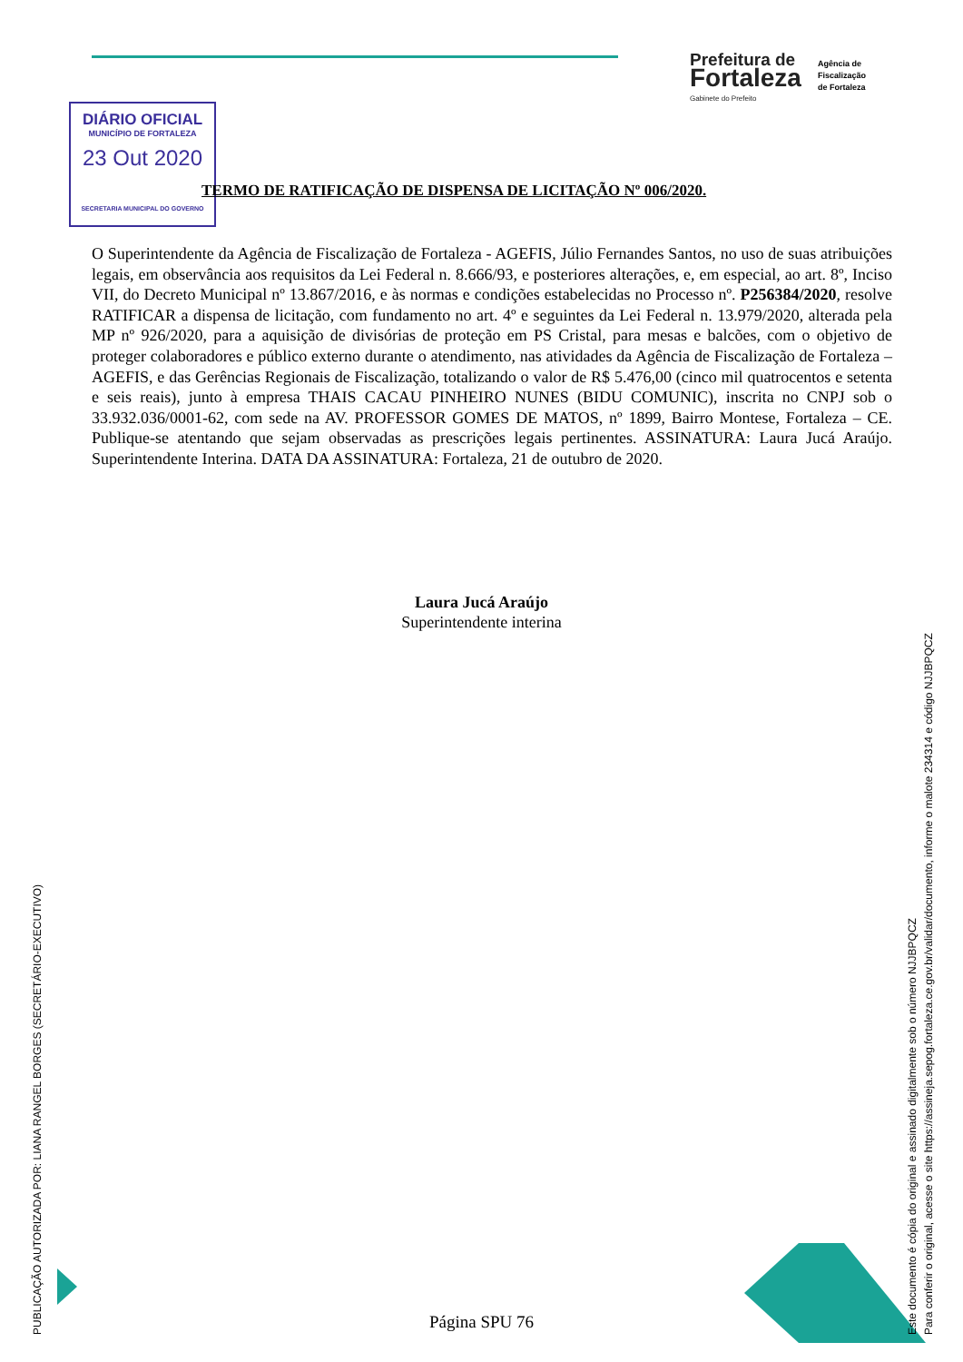Prefeitura de
Fortaleza
Gabinete do Prefeito
Agência de
Fiscalização
de Fortaleza
DIÁRIO OFICIAL
MUNICÍPIO DE FORTALEZA
23 Out 2020
SECRETARIA MUNICIPAL DO GOVERNO
TERMO DE RATIFICAÇÃO DE DISPENSA DE LICITAÇÃO Nº 006/2020.
O Superintendente da Agência de Fiscalização de Fortaleza - AGEFIS, Júlio Fernandes Santos, no uso de suas atribuições legais, em observância aos requisitos da Lei Federal n. 8.666/93, e posteriores alterações, e, em especial, ao art. 8º, Inciso VII, do Decreto Municipal nº 13.867/2016, e às normas e condições estabelecidas no Processo nº. P256384/2020, resolve RATIFICAR a dispensa de licitação, com fundamento no art. 4º e seguintes da Lei Federal n. 13.979/2020, alterada pela MP nº 926/2020, para a aquisição de divisórias de proteção em PS Cristal, para mesas e balcões, com o objetivo de proteger colaboradores e público externo durante o atendimento, nas atividades da Agência de Fiscalização de Fortaleza – AGEFIS, e das Gerências Regionais de Fiscalização, totalizando o valor de R$ 5.476,00 (cinco mil quatrocentos e setenta e seis reais), junto à empresa THAIS CACAU PINHEIRO NUNES (BIDU COMUNIC), inscrita no CNPJ sob o 33.932.036/0001-62, com sede na AV. PROFESSOR GOMES DE MATOS, nº 1899, Bairro Montese, Fortaleza – CE. Publique-se atentando que sejam observadas as prescrições legais pertinentes. ASSINATURA: Laura Jucá Araújo. Superintendente Interina. DATA DA ASSINATURA: Fortaleza, 21 de outubro de 2020.
Laura Jucá Araújo
Superintendente interina
PUBLICAÇÃO AUTORIZADA POR: LIANA RANGEL BORGES (SECRETÁRIO-EXECUTIVO)
Este documento é cópia do original e assinado digitalmente sob o número NJJBPQCZ
Para conferir o original, acesse o site https://assineja.sepog.fortaleza.ce.gov.br/validar/documento, informe o malote 234314 e código NJJBPQCZ
Página SPU 76